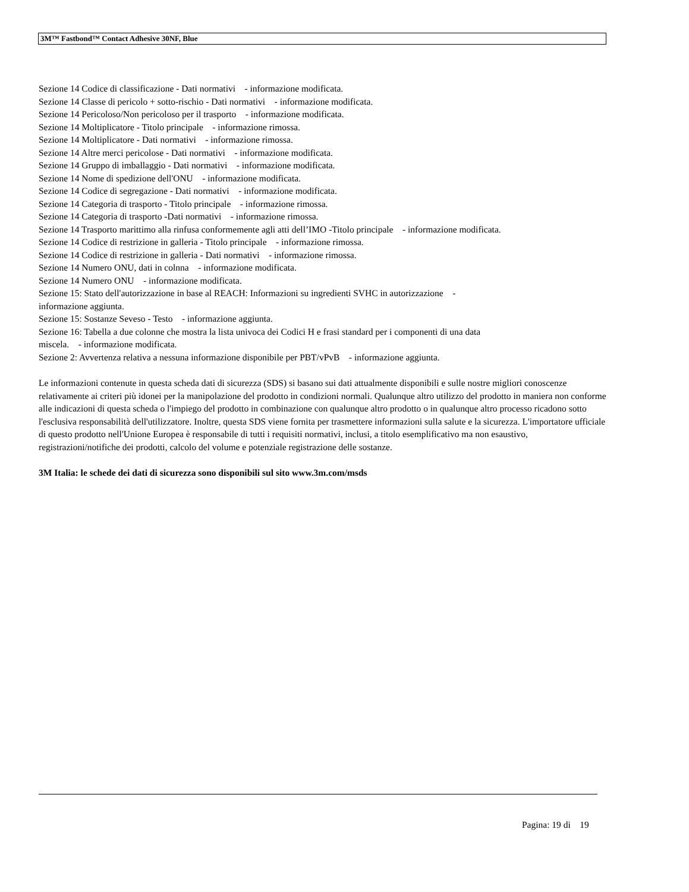3M™ Fastbond™ Contact Adhesive 30NF, Blue
Sezione 14 Codice di classificazione - Dati normativi - informazione modificata.
Sezione 14 Classe di pericolo + sotto-rischio - Dati normativi - informazione modificata.
Sezione 14 Pericoloso/Non pericoloso per il trasporto - informazione modificata.
Sezione 14 Moltiplicatore - Titolo principale - informazione rimossa.
Sezione 14 Moltiplicatore - Dati normativi - informazione rimossa.
Sezione 14 Altre merci pericolose - Dati normativi - informazione modificata.
Sezione 14 Gruppo di imballaggio - Dati normativi - informazione modificata.
Sezione 14 Nome di spedizione dell'ONU - informazione modificata.
Sezione 14 Codice di segregazione - Dati normativi - informazione modificata.
Sezione 14 Categoria di trasporto - Titolo principale - informazione rimossa.
Sezione 14 Categoria di trasporto -Dati normativi - informazione rimossa.
Sezione 14 Trasporto marittimo alla rinfusa conformemente agli atti dell’IMO -Titolo principale - informazione modificata.
Sezione 14 Codice di restrizione in galleria - Titolo principale - informazione rimossa.
Sezione 14 Codice di restrizione in galleria - Dati normativi - informazione rimossa.
Sezione 14 Numero ONU, dati in colnna - informazione modificata.
Sezione 14 Numero ONU - informazione modificata.
Sezione 15: Stato dell'autorizzazione in base al REACH: Informazioni su ingredienti SVHC in autorizzazione -
informazione aggiunta.
Sezione 15: Sostanze Seveso - Testo - informazione aggiunta.
Sezione 16: Tabella a due colonne che mostra la lista univoca dei Codici H e frasi standard per i componenti di una data
miscela. - informazione modificata.
Sezione 2: Avvertenza relativa a nessuna informazione disponibile per PBT/vPvB - informazione aggiunta.
Le informazioni contenute in questa scheda dati di sicurezza (SDS) si basano sui dati attualmente disponibili e sulle nostre migliori conoscenze relativamente ai criteri più idonei per la manipolazione del prodotto in condizioni normali. Qualunque altro utilizzo del prodotto in maniera non conforme alle indicazioni di questa scheda o l'impiego del prodotto in combinazione con qualunque altro prodotto o in qualunque altro processo ricadono sotto l'esclusiva responsabilità dell'utilizzatore. Inoltre, questa SDS viene fornita per trasmettere informazioni sulla salute e la sicurezza. L'importatore ufficiale di questo prodotto nell'Unione Europea è responsabile di tutti i requisiti normativi, inclusi, a titolo esemplificativo ma non esaustivo, registrazioni/notifiche dei prodotti, calcolo del volume e potenziale registrazione delle sostanze.
3M Italia: le schede dei dati di sicurezza sono disponibili sul sito www.3m.com/msds
Pagina: 19 di 19